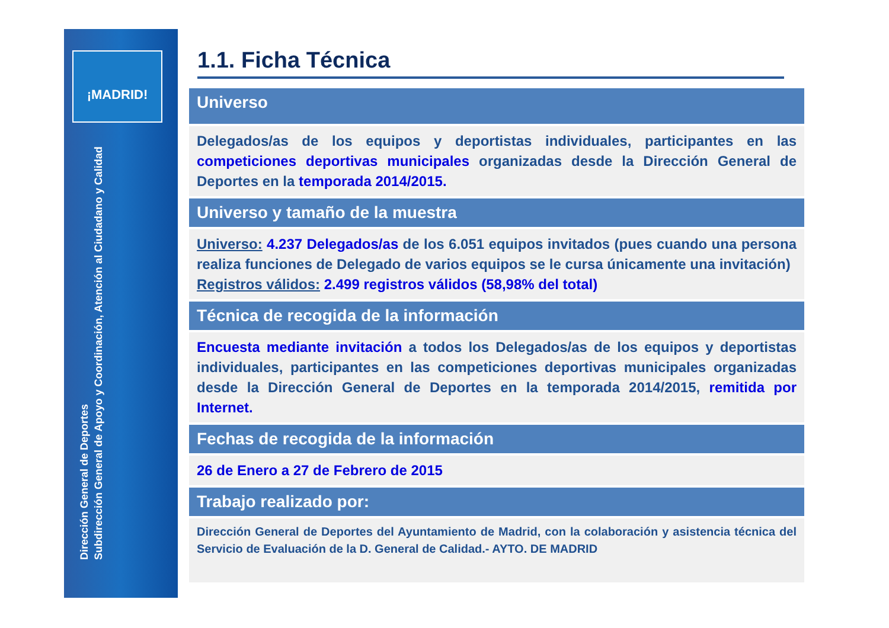¡MADRID!
Dirección General de Deportes
Subdirección General de Apoyo y Coordinación, Atención al Ciudadano y Calidad
1.1. Ficha Técnica
Universo
Delegados/as de los equipos y deportistas individuales, participantes en las competiciones deportivas municipales organizadas desde la Dirección General de Deportes en la temporada 2014/2015.
Universo y tamaño de la muestra
Universo: 4.237 Delegados/as de los 6.051 equipos invitados (pues cuando una persona realiza funciones de Delegado de varios equipos se le cursa únicamente una invitación)
Registros válidos: 2.499 registros válidos (58,98% del total)
Técnica de recogida de la información
Encuesta mediante invitación a todos los Delegados/as de los equipos y deportistas individuales, participantes en las competiciones deportivas municipales organizadas desde la Dirección General de Deportes en la temporada 2014/2015, remitida por Internet.
Fechas de recogida de la información
26 de Enero a 27 de Febrero de 2015
Trabajo realizado por:
Dirección General de Deportes del Ayuntamiento de Madrid, con la colaboración y asistencia técnica del Servicio de Evaluación de la D. General de Calidad.- AYTO. DE MADRID